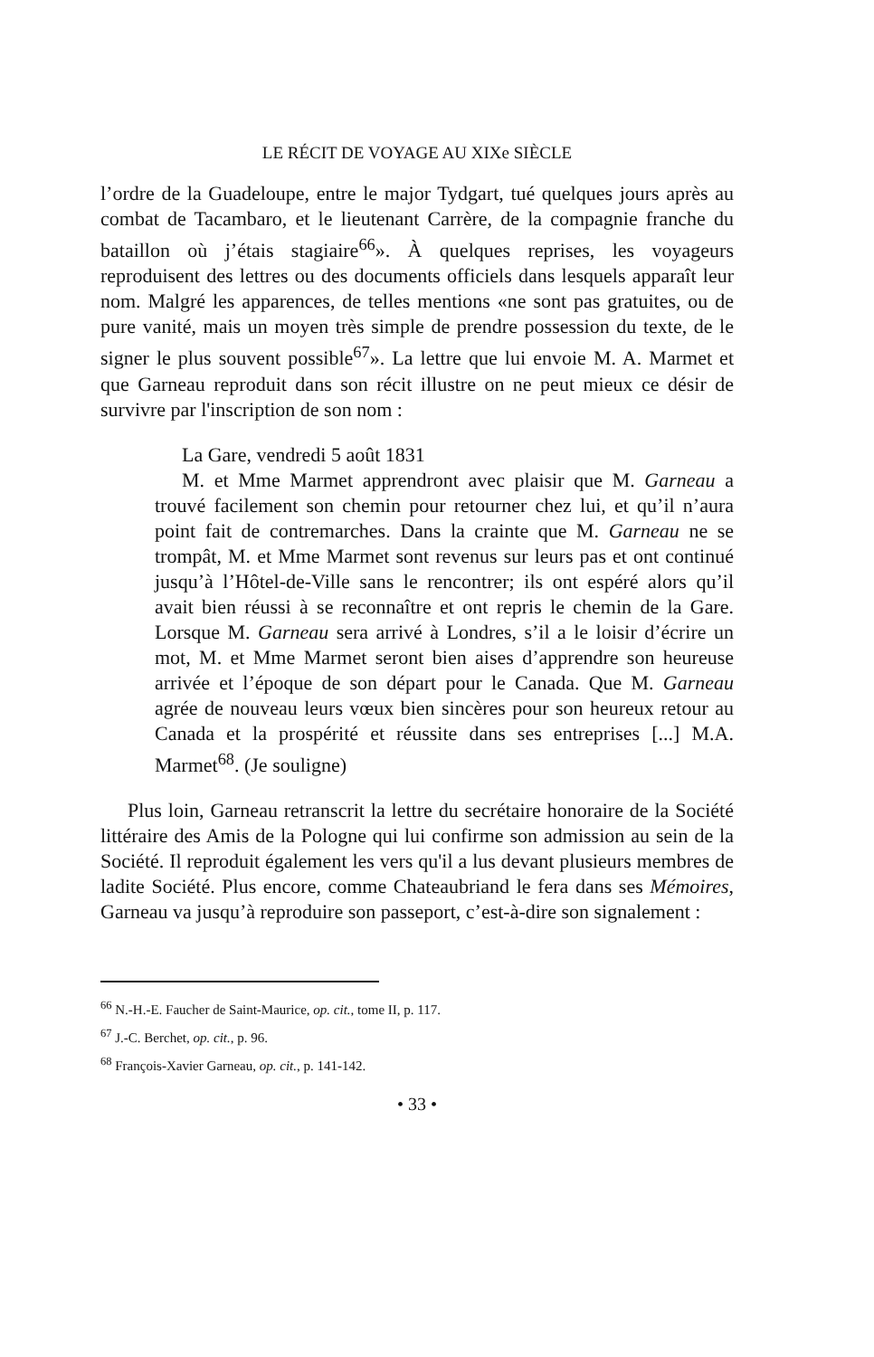LE RÉCIT DE VOYAGE AU XIXe SIÈCLE
l’ordre de la Guadeloupe, entre le major Tydgart, tué quelques jours après au combat de Tacambaro, et le lieutenant Carrère, de la compagnie franche du bataillon où j’étais stagiaire<sup>66</sup>». À quelques reprises, les voyageurs reproduisent des lettres ou des documents officiels dans lesquels apparaît leur nom. Malgré les apparences, de telles mentions «ne sont pas gratuites, ou de pure vanité, mais un moyen très simple de prendre possession du texte, de le signer le plus souvent possible<sup>67</sup>». La lettre que lui envoie M. A. Marmet et que Garneau reproduit dans son récit illustre on ne peut mieux ce désir de survivre par l'inscription de son nom :
La Gare, vendredi 5 août 1831
M. et Mme Marmet apprendront avec plaisir que M. Garneau a trouvé facilement son chemin pour retourner chez lui, et qu’il n’aura point fait de contremarches. Dans la crainte que M. Garneau ne se trompât, M. et Mme Marmet sont revenus sur leurs pas et ont continué jusqu’à l’Hôtel-de-Ville sans le rencontrer; ils ont espéré alors qu’il avait bien réussi à se reconnaître et ont repris le chemin de la Gare. Lorsque M. Garneau sera arrivé à Londres, s’il a le loisir d’écrire un mot, M. et Mme Marmet seront bien aises d’apprendre son heureuse arrivée et l’époque de son départ pour le Canada. Que M. Garneau agrée de nouveau leurs vœux bien sincères pour son heureux retour au Canada et la prospérité et réussite dans ses entreprises [...] M.A. Marmet<sup>68</sup>. (Je souligne)
Plus loin, Garneau retranscrit la lettre du secrétaire honoraire de la Société littéraire des Amis de la Pologne qui lui confirme son admission au sein de la Société. Il reproduit également les vers qu'il a lus devant plusieurs membres de ladite Société. Plus encore, comme Chateaubriand le fera dans ses Mémoires, Garneau va jusqu’à reproduire son passeport, c’est-à-dire son signalement :
<sup>66</sup> N.-H.-E. Faucher de Saint-Maurice, op. cit., tome II, p. 117.
<sup>67</sup> J.-C. Berchet, op. cit., p. 96.
<sup>68</sup> François-Xavier Garneau, op. cit., p. 141-142.
• 33 •